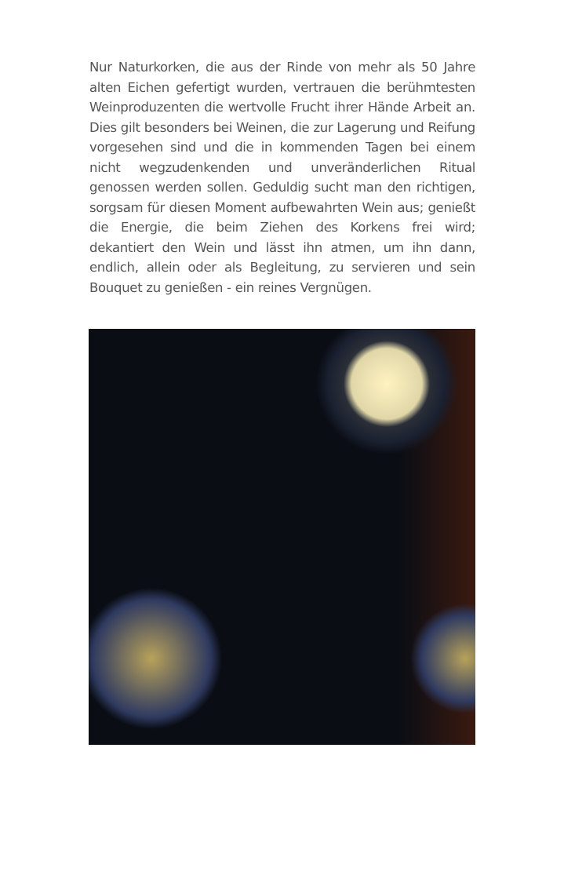Nur Naturkorken, die aus der Rinde von mehr als 50 Jahre alten Eichen gefertigt wurden, vertrauen die berühmtesten Weinproduzenten die wertvolle Frucht ihrer Hände Arbeit an. Dies gilt besonders bei Weinen, die zur Lagerung und Reifung vorgesehen sind und die in kommenden Tagen bei einem nicht wegzudenkenden und unveränderlichen Ritual genossen werden sollen. Geduldig sucht man den richtigen, sorgsam für diesen Moment aufbewahrten Wein aus; genießt die Energie, die beim Ziehen des Korkens frei wird; dekantiert den Wein und lässt ihn atmen, um ihn dann, endlich, allein oder als Begleitung, zu servieren und sein Bouquet zu genießen - ein reines Vergnügen.